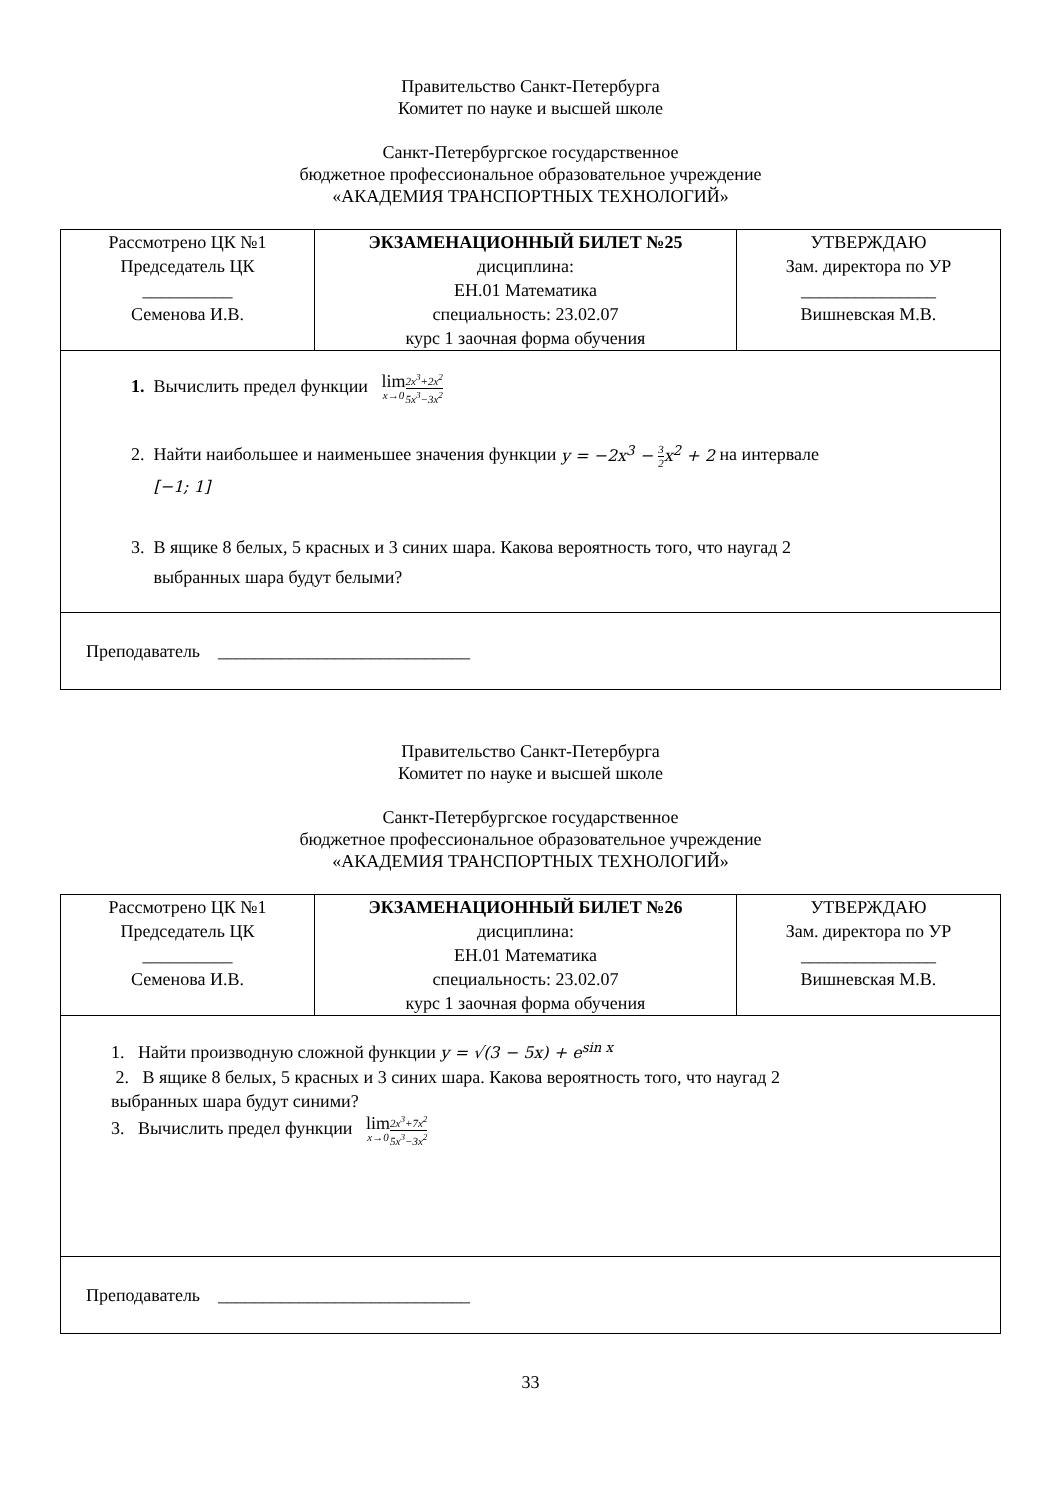Правительство Санкт-Петербурга
Комитет по науке и высшей школе
Санкт-Петербургское государственное
бюджетное профессиональное образовательное учреждение
«АКАДЕМИЯ ТРАНСПОРТНЫХ ТЕХНОЛОГИЙ»
| Рассмотрено ЦК №1 Председатель ЦК __________ Семенова И.В. | ЭКЗАМЕНАЦИОННЫЙ БИЛЕТ №25 дисциплина: ЕН.01 Математика специальность: 23.02.07 курс 1 заочная форма обучения | УТВЕРЖДАЮ Зам. директора по УР _______________ Вишневская М.В. |
| 1. Вычислить предел функции lim x→0 2x<sup>3</sup>+2x<sup>2</sup> 5x<sup>3</sup>−3x<sup>2</sup> 2. Найти наибольшее и наименьшее значения функции y = −2x<sup>3</sup> − 3 2 x<sup>2</sup> + 2 на интервале [−1; 1] 3. В ящике 8 белых, 5 красных и 3 синих шара. Какова вероятность того, что наугад 2 выбранных шара будут белыми? | | |
| Преподаватель ____________________________ | | |
Правительство Санкт-Петербурга
Комитет по науке и высшей школе
Санкт-Петербургское государственное
бюджетное профессиональное образовательное учреждение
«АКАДЕМИЯ ТРАНСПОРТНЫХ ТЕХНОЛОГИЙ»
| Рассмотрено ЦК №1 Председатель ЦК __________ Семенова И.В. | ЭКЗАМЕНАЦИОННЫЙ БИЛЕТ №26 дисциплина: ЕН.01 Математика специальность: 23.02.07 курс 1 заочная форма обучения | УТВЕРЖДАЮ Зам. директора по УР _______________ Вишневская М.В. |
| 1. Найти производную сложной функции y = √(3 − 5x) + e<sup>sin x</sup> 2. В ящике 8 белых, 5 красных и 3 синих шара. Какова вероятность того, что наугад 2 выбранных шара будут синими? 3. Вычислить предел функции lim x→0 2x<sup>3</sup>+7x<sup>2</sup> 5x<sup>3</sup>−3x<sup>2</sup> | | |
| Преподаватель ____________________________ | | |
33